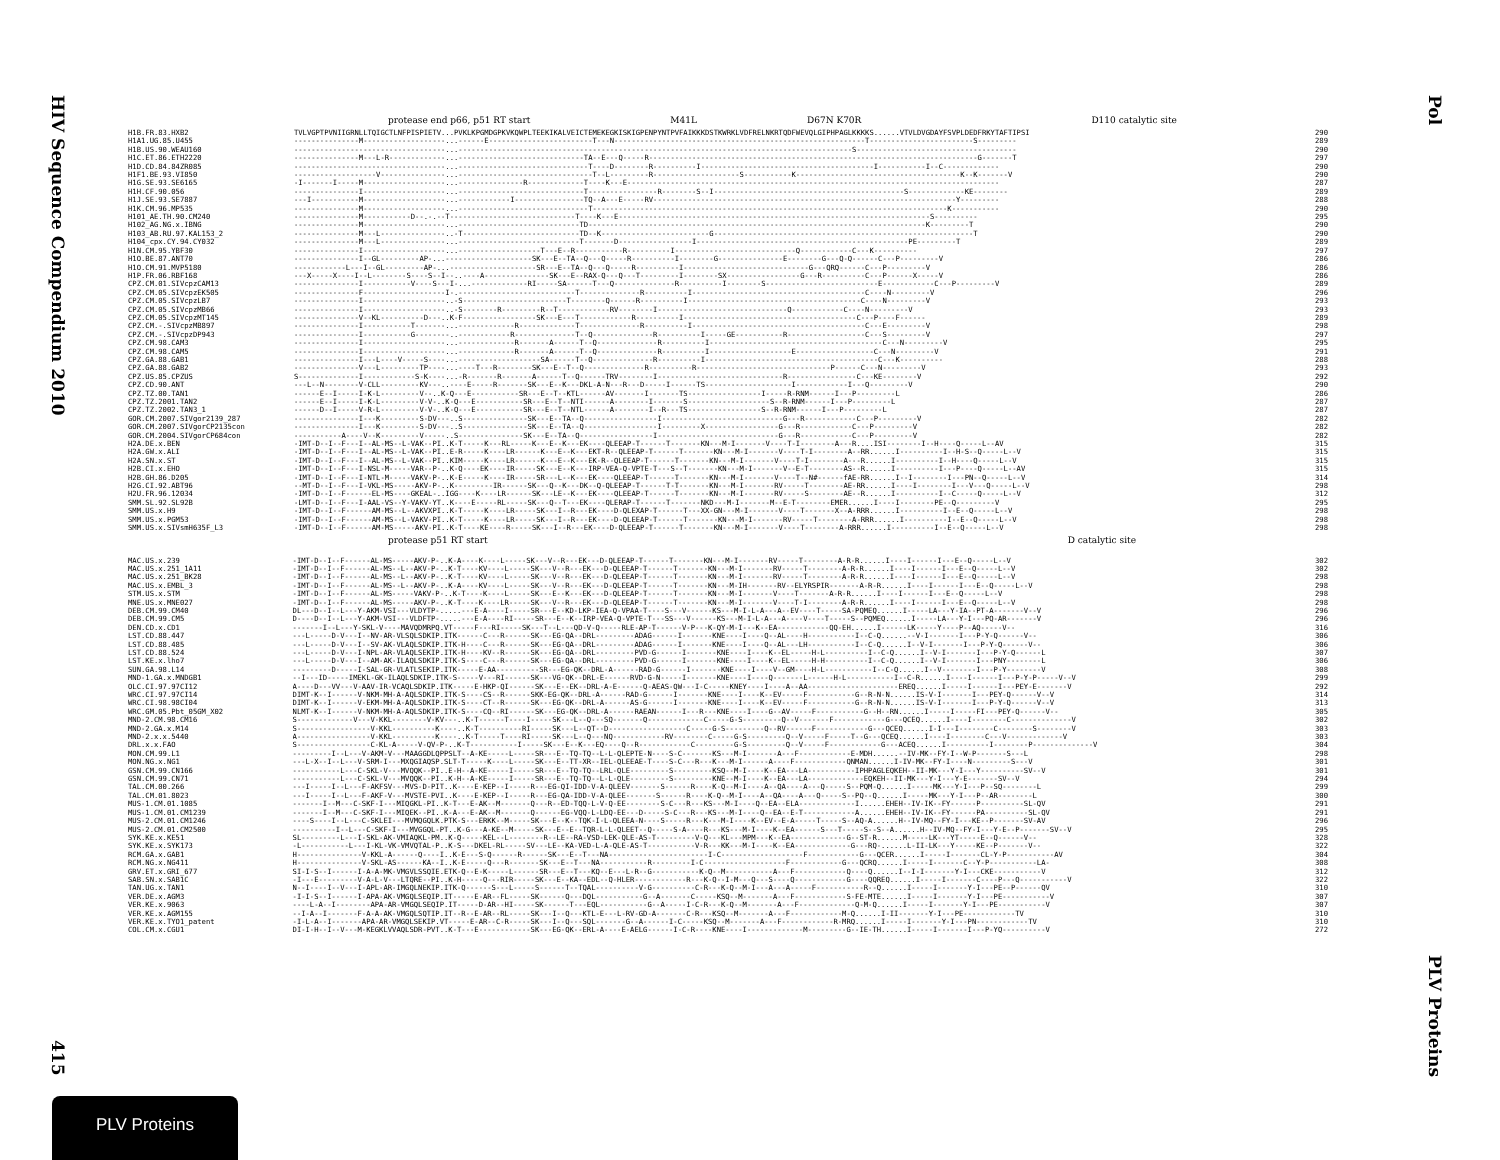HIV Sequence Compendium 2010
415
Pol
PLV Proteins
protease end p66, p51 RT start M41L D67N K70R D110 catalytic site
| H1B.FR.83.HXB2 | TVLVGPTPVNIIGRNLLTQIGCTLNFPISPIETV...PVKLKPGMDGPKVKQWPLTEEKIKALVEICTEMEKEGKISKIGPENPYNTPVFAIKKKDSTKWRKLVDFRELNKRTQDFWEVQLGIPHPAGLKKKKS......VTVLDVGDAYFSVPLDEDFRKYTAFTIPSI | 290 |
| H1A1.UG.85.U455 | ---------------M-------------------...------E------------------------T---N----------------------------------------------------------T------------------------S--------- | 289 |
| H1B.US.90.WEAU160 | -----------------------------------...-------------------------------------------------------------------------------------------S------------------------------------- | 290 |
| H1C.ET.86.ETH2220 | ---------------M---L-R-------------...-----------------------------TA--E---Q-----R----------------------------------------------------------------------------G-------T | 297 |
| H1D.CD.84.84ZR085 | -----------------------------------...------------------------------T----D--------R----------I----------------------------------------I-----------I--C------------- | 290 |
| H1F1.BE.93.VI850 | -------------------V---------------...-------------------------------T--L---------R--------------------S-----------K--------------------------------------K--K-------V | 290 |
| H1G.SE.93.SE6165 | -I-------I-----M-------------------...---------------R-------------T----K---E-------------------------------------------------------------------------------------- | 287 |
| H1H.CF.90.056 | ---------------I-------------------...-----------------------------T----------------R--------S--I--------------------------------------------S-------------KE-------- | 289 |
| H1J.SE.93.SE7887 | ---I-----------M-------------------...------------I----------------TQ--A---E-----RV----------------------------------------------------------------------Y--------- | 288 |
| H1K.CM.96.MP535 | ---------------M-------------------...------------------------------T----------------------------------------------------------------------------------K----------- | 290 |
| H101_AE.TH.90.CM240 | ---------------M-----------D--.-.--T-----------------------------T----K---E------------------------------------------------------------------------S---------- | 295 |
| H102_AG.NG.x.IBNG | ---------------M-------------------...----------------------------TD------------------------------------------------------------------------------K---------T | 290 |
| H103_AB.RU.97.KAL153_2 | ---------------M---L---------------..-T---------------------------TD--K-------------------------G------------------------------------------------------------T | 290 |
| H104_cpx.CY.94.CY032 | ---------------M---L---------------...----------------------------T-------D-----------------I-------------------------------------------------PE---------T | 289 |
| H1N.CM.95.YBF30 | ---------------I-------------------...-------------------T---E--R-----------R----------I----------------------------Q------------C---K---------- | 297 |
| H1O.BE.87.ANT70 | ---------------I--GL---------AP-...--------------------SK---E--TA--Q---Q-----R----------I--------G---------------E--------G---Q-Q------C---P---------V | 286 |
| H1O.CM.91.MVP5180 | ------------L---I--GL---------AP-...--------------------SR---E--TA--Q---Q-----R----------I-----------------------------G---QRQ------C---P---------V | 286 |
| H1P.FR.06.RBF168 | ---X-----X----I--L--------S----S--I--..----A---------------SK---E--RAX-Q---Q---T---------I--------SX-----------------G---R----------C---P------X-----V | 286 |
| CPZ.CM.01.SIVcpzCAM13 | ---------------I-----------V----S---I-...-------------RI-----SA------T---Q--------------R----------I--------S--------------------------E------------C---P---------V | 289 |
| CPZ.CM.05.SIVcpzEK505 | ---------------F-------------------I-.---------------------------T--------------R----------I----------------------------------------C----N---------V | 296 |
| CPZ.CM.05.SIVcpzLB7 | ---------------I-------------------..-S------------------------T--------Q------R----------I----------------------------------------C----N---------V | 293 |
| CPZ.CM.05.SIVcpzMB66 | ---------------I-------------------..-S--------R---------R--T------------RV--------I------------------------------Q------------C----N---------V | 293 |
| CPZ.CM.05.SIVcpzMT145 | ---------------V--KL----------D---..K-F-----------------SK---E---T------------R----------I----------------------------------------C---P----F------ | 289 |
| CPZ.CM.-.SIVcpzMB897 | ---------------I-----------T-------...-------------R-------------T--------------R----------I----------------------------------------C---E---------V | 298 |
| CPZ.CM.-.SIVcpzDP943 | ---------------I-----------G--------..------------R--------------T--Q--------------R----------I-----GE-----------R------------------C---S---------V | 297 |
| CPZ.CM.98.CAM3 | ---------------I-------------------...-------------R-------A------T--Q--------------R----------I----------------------------------------C---N---------V | 295 |
| CPZ.CM.98.CAM5 | ---------------I-------------------...-------------R-------A------T--Q--------------R----------I-------------------E------------------C---N---------V | 291 |
| CPZ.GA.88.GAB1 | ---------------I---L----V-----S----...-------------------SA------T--Q--------------R----------I----------------------------------------C---K---------- | 288 |
| CPZ.GA.88.GAB2 | ---------------V---L---------TP----...----T---R--------SK---E--T--Q--------------R----------R-------------------------------P------C---N---------V | 293 |
| CPZ.US.85.CPZUS | S--------------I------------S-K----...-R-------R-------A------T--Q------TRV--------I-----------------------------R----------------C---KE--------V | 292 |
| CPZ.CD.90.ANT | ---L--N--------V-CLL---------KV---..----E-----R-------SK---E--K---DKL-A-N---R---D-----I------TS--------------------I------------I---Q---------V | 290 |
| CPZ.TZ.00.TAN1 | ------E--I-----I-K-L---------V--..K-Q---E-----------SR---E--T--KTL------AV-------I-------TS-----------------I-----R-RNM------I---P---------L | 286 |
| CPZ.TZ.2001.TAN2 | ------E--I-----I-K-L---------V-V-..K-Q---E-----------SR---E--T--NTI------A--------I-------S-------------------S--R-RNM------I---P---------L | 287 |
| CPZ.TZ.2002.TAN3_1 | ------D--I-----V-R-L---------V-V-..K-Q---E-----------SR---E--T--NTL------A--------I--R---TS-----------------S--R-RNM------I---P---------L | 287 |
| GOR.CM.2007.SIVgor2139_287 | ---------------I---K---------S-DV---..S---------------SK---E--TA--Q-----------------I----------------------------G---R------------C---P---------V | 282 |
| GOR.CM.2007.SIVgorCP2135con | ---------------I---K---------S-DV---..S---------------SK---E--TA--Q-----------------I---------X-----------------G---R------------C---P---------V | 282 |
| GOR.CM.2004.SIVgorCP684con | -----------A----V--K---------V-----..S---------------SK---E--TA--Q-----------------I----------------------------G---R------------C---P---------V | 282 |
| H2A.DE.x.BEN | -IMT-D--I--F---I--AL-MS--L-VAK--PI..K-T-----K---RL-----K---E--K---EK----QLEEAP-T------T-------KN---M-I-------V----T-I--------A---R....ISI--------I--H----Q-----L--AV | 315 |
| H2A.GW.x.ALI | -IMT-D--I--F---I--AL-MS--L-VAK--PI..E-R-----K----LR------K---E--K---EKT-R--QLEEAP-T------T-------KN---M-I-------V----T-I--------A--RR......I----------I--H-S--Q-----L--V | 315 |
| H2A.SN.x.ST | -IMT-D--I--F---I--AL-MS--L-VAK--PI..KIM-----K----LR------K---E--K---EK-R--QLEEAP-T------T-------KN---M-I-------V----T-I--------A---R......I----------I--H----Q-----L--V | 315 |
| H2B.CI.x.EHO | -IMT-D--I--F---I-NSL-M-----VAR--P-..K-Q----EK----IR-----SK---E--K---IRP-VEA-Q-VPTE-T---S--T-------KN---M-I-------V--E-T--------AS--R......I----------I---P----Q-----L--AV | 315 |
| H2B.GH.86.D205 | -IMT-D--I--F---I-NTL-M-----VAKV-P-..K-E-----K----IR-----SR---L--K---EK----QLEEAP-T------T-------KN---M-I-------V----T--N#------fAE-RR......I--I--------I---PN--Q-----L--V | 314 |
| H2G.CI.92.ABT96 | --MT-D--I--F---I-VKL-MS-----AKV-P-..K---------IR------SK---Q--K---DK--Q-QLEEAP-T------T-T-------KN---M-I-------RV-----T--------AE-RR......I----I--------I---V---Q-----L--V | 298 |
| H2U.FR.96.12034 | -IMT-D--I--F------EL-MS----GKEAL-..IGG----K----LR------SK---LE--K---EK----QLEEAP-T------T-------KN---M-I-------RV-----S--------AE--R......I----------I--C-----Q-----L--V | 312 |
| SMM.SL.92.SL92B | -LMT-D--I--F---I-AAL-VS--Y-VAKV-YT..K----E-----RL-----SK---Q--T---EK----QLERAP-T------T-------NKD---M-I-------M--E-T--------EMER......I----I--------PE--Q---------V | 295 |
| SMM.US.x.H9 | -IMT-D--I--F------AM-MS--L--AKVXPI..K-T-----K----LR-----SK---I--R---EK----D-QLEXAP-T------T---XX-GN---M-I-------V----T-------X--A-RRR......I----------I--E--Q-----L--V | 298 |
| SMM.US.x.PGM53 | -IMT-D--I--F------AM-MS--L-VAKV-PI..K-T-----K----LR-----SK---I--R---EK----D-QLEEAP-T------T-------KN---M-I-------RV-----T--------A-RRR......I----------I--E--Q-----L--V | 298 |
| SMM.US.x.SIVsmH635F_L3 | -IMT-D--I--F------AM-MS-----AKV-PI..K-T----KE----R-----SK---I--R---EK----D-QLEEAP-T------T-------KN---M-I-------V----T--------A-RRR......I----------I--E--Q-----L--V | 298 |
protease p51 RT start D catalytic site
| MAC.US.x.239 | -IMT-D--I--F------AL-MS-----AKV-P-..K-A----K----L-----SK---V--R---EK---D-QLEEAP-T------T-------KN---M-I-------RV-----T--------A-R-R......I----I------I---E--Q-----L--V | 302 |
| MAC.US.x.251_1A11 | -IMT-D--I--F------AL-MS--L--AKV-P-..K-T----KV----L-----SK---V--R---EK---D-QLEEAP-T------T-------KN---M-I-------RV-----T--------A-R-R......I----I------I---E--Q-----L--V | 302 |
| MAC.US.x.251_BK28 | -IMT-D--I--F------AL-MS--L--AKV-P-..K-T----KV----L-----SK---V--R---EK---D-QLEEAP-T------T-------KN---M-I-------RV-----T--------A-R-R......I----I------I---E--Q-----L--V | 298 |
| MAC.US.x.EMBL_3 | -IMT-D--I--F------AL-MS--L--AKV-P-..K-A----KV----L-----SK---V--R---EK---D-QLEEAP-T------T-------KN---M-IH-------RV--ELYRSPIR-------A-R-R......I----I------I---E--Q-----L--V | 298 |
| STM.US.x.STM | -IMT-D--I--F------AL-MS-----VAKV-P-..K-T----K----L-----SK---E--K---EK---D-QLEEAP-T------T-------KN---M-I-------V----T-------A-R-R......I----I------I---E--Q-----L--V | 298 |
| MNE.US.x.MNE027 | -IMT-D--I--F------AL-MS-----AKV-P-..K-T----K----LR-----SK---V--R---EK---D-QLEEAP-T------T-------KN---M-I-------V----T-I--------A-R-R......I----I------I---E--Q-----L--V | 298 |
| DEB.CM.99.CM40 | DL---D--I--L---Y-AKM-VSI---VLDYTP-.....---E-A----I-----SR---E--KD-LKP-IEA-Q-VPAA-T----S---V------KS---M-I-L-A---A--EV----T-----SA-PQMEQ......I-----LA---Y-IA--PT-A-------V--V | 296 |
| DEB.CM.99.CM5 | D----D--I--L---Y-AKM-VSI---VLDFTP-.....---E-A----RI-----SR---E--K--IRP-VEA-Q-VPTE-T---SS---V------KS---M-I-L-A---A----V----T-----S--PQMEQ......I-----LA---Y-I---PQ-AR-------V | 296 |
| DEN.CD.x.CD1 | -------I--L---Y-SKL-V----MAVQDMRPQ.VT-----F---RI-----SK---T--L---QD-V-Q-----RLE-AP-T------V-P---K-QY-M-I---K--EA------------QQ-EH......I------LK-----Y----P--AQ-----V-- | 316 |
| LST.CD.88.447 | ---L-----D-V---I--NV-AR-VLSQLSDKIP.ITK------C---R------SK---EG-QA--DRL---------ADAG------I-------KNE----I----Q--AL----H-----------I--C-Q......--V-I-------I---P-Y-Q------V-- | 306 |
| LST.CD.88.485 | ---L-----D-V---I--SV-AK-VLAQLSDKIP.ITK-H----C---R------SK---EG-QA--DRL---------ADAG------I-------KNE----I----Q--AL---LH-----------I--C-Q......I--V-I-------I---P-Y-Q------V-- | 306 |
| LST.CD.88.524 | ---L-----D-V---I-NPL-AR-VLAQLSEKIP.ITK-H----KV--R------SK---EG-QA--DRL---------PVD-G------I-------KNE----I----K--EL-----H-L----------I--C-Q......I--V-I-------I---P-Y-Q------L | 307 |
| LST.KE.x.lho7 | ---L-----D-V---I--AM-AK-ILAQLSDKIP.ITK-S----C---R------SK---EG-QA--DRL---------PVD-G------I-------KNE----I----K--EL-----H-H----------I--C-Q......I--V-I-------I---PNY--------L | 306 |
| SUN.GA.98.L14 | ---------D-----I-SAL-GR-VLATLSEKIP.ITK-----E-AA----------SR---EG-QK--DRL-A------RAD-G------I-------KNE----I----V--GM----H-L-----------I--C-Q......I--V--------I---P-Y--------V | 308 |
| MND-1.GA.x.MNDGB1 | --I---ID-----IMEKL-GK-ILAQLSDKIP.ITK-S-----V---RI------SK---VG-QK--DRL-E------RVD-G-N-----I-------KNE----I----Q-------L------H-L-----------I--C-R......I----I------I---P-Y-P-----V--V | 299 |
| OLC.CI.97.97CI12 | A----D---VV---V-AAV-IR-VCAQLSDKIP.ITK-----E-HKP-QI------SK---E--EK--DRL-A-E------Q-AEAS-QW---I-C-----KNEY----I----A--AA---------------------EREQ......I-----I------I---PEY-E-------V | 292 |
| WRC.CI.97.97CI14 | DIMT-K--I------V-NKM-MH-A-AQLSDKIP.ITK-S----CS--R------SKK-EG-QK--DRL-A------RAD-G------I-------KNE----I----K--EV-----F-----------G--R-N-N......IS-V-I-------I---PEY-Q------V--V | 314 |
| WRC.CI.98.98CI04 | DIMT-K--I------V-EKM-MH-A-AQLSDKIP.ITK-S----CT--R------SK---EG-QK--DRL-A------AS-G------I-------KNE----I----K--EV-----F-----------G--R-N-N......IS-V-I-------I---P-Y-Q------V--V | 313 |
| WRC.GM.05.Pbt_05GM_X02 | NLMT-K--I------V-NKM-MH-A-AQLSDKIP.ITK-S----CQ--RI------SK---EG-QK--DRL-A------RAEAN------I---R---KNE----I----G--AV-----F-----------G--H--RN......I-----I-----FI---PEY-Q------V-- | 305 |
| MND-2.CM.98.CM16 | S-------------V---V-KKL--------V-KV---..K-T------T----I-----SK---L--Q---SQ-------Q-------------C-----G-S---------Q--V-------F------------G---QCEQ......I----I--------C--------------V | 302 |
| MND-2.GA.x.M14 | S-----------------V-KKL----------K----..K-T----------RI-----SK---L--QT--D------------------C-----G-S---------Q--RV------F------------G---QCEQ......I-I---I--------C--------S--------V | 303 |
| MND-2.x.x.5440 | A-----------------V-KKL----------K----..K-T-----T----RI-----SK---L--Q---NQ------------RV--------C-----G-S---------Q--V-----F-----T--G---QCEQ......I----I--------C---V-------------V | 303 |
| DRL.x.x.FAO | S-----------------C-KL-A-----V-QV-P-..K-T-----------I-----SK---E--K---EQ----Q--R------------C---------G-S---------Q--V-----F------------G---ACEQ......I----------I--------P--------------V | 304 |
| MON.CM.99.L1 | ---------I--L---V-AKM-V---MAAGGDLQPPSLT--A-KE-----L-----SR---E--TQ-TQ--L-L-QLEPTE-N----S-C-------KS---M-I-------A---F------------E-MDH......--IV-MK--FY-I--W-P-------S---L | 298 |
| MON.NG.x.NG1 | ---L-X--I--L---V-SRM-I---MXQGIAQSP.SLT-T-----K----L-----SK---E--TT-XR--IEL-QLEEAE-T----S-C---R---K---M-I------A----F------------QNMAN......I-IV-MK--FY-I----N---------S---V | 301 |
| GSN.CM.99.CN166 | -----------L---C-SKL-V---MVQQK--PI..E-H--A-KE-----I-----SR---E--TQ-TQ--LRL-QLE---------S---------KSQ--M-I----K--EA---LA-----------IPHPAGLEQKEH--II-MK---Y-I---Y----------SV--V | 301 |
| GSN.CM.99.CN71 | -----------L---C-SKL-V---MVQQK--PI..K-H--A-KE-----I-----SR---E--TQ-TQ--L-L-QLE---------S---------KNE--M-I----K--EA---LA-------------EQKEH--II-MK---Y-I---Y-E-------SV--V | 294 |
| TAL.CM.00.266 | ---I-----I--L---F-AKFSV---MVS-D-PIT..K----E-KEP--I-----R---EG-QI-IDD-V-A-QLEEV-------S------R----K-Q--M-I----A--QA----A---Q-----S--PQM-Q......I-----MK---Y-I---P--SQ--------L | 299 |
| TAL.CM.01.8023 | ---I-----I--L---F-AKF-V---MVSTE-PVI..K----E-KEP--I-----R---EG-QA-IDD-V-A-QLEE-------S------R----K-Q--M-I----A--QA----A---Q-----S--PQ--Q......I-----MK---Y-I---P--AR--------L | 300 |
| MUS-1.CM.01.1085 | -------I--M---C-SKF-I---MIQGKL-PI..K-T---E-AK--M-------Q---R--ED-TQQ-L-V-Q-EE--------S-C---R---KS---M-I----Q--EA--ELA-------------I......EHEH--IV-IK--FY------P----------SL-QV | 291 |
| MUS-1.CM.01.CM1239 | -------I--M---C-SKF-I---MIQEK--PI..K-A---E-AK--M-------Q------EG-VQQ-L-LDQ-EE---D-----S-C---R---KS---M-I----Q--EA--E-T------------A......EHEH--IV-IK--FY------PA----------SL-QV | 291 |
| MUS-2.CM.01.CM1246 | ----S----I--L---C-SKLEI---MVMQGQLK.PTK-S---ERKK--M-----SK---E--K--TQK-I-L-QLEEA-N----S-----R---K---M-I----K--EV--E-A-----T-----S--AQ-A......H--IV-MQ--FY-I---KE--P-------SV-AV | 296 |
| MUS-2.CM.01.CM2500 | ----------I--L---C-SKF-I---MVGGQL-PT..K-G---A-KE--M-----SK---E--E--TQR-L-L-QLEET--Q-----S-A----R---KS---M-I----K--EA------S---T-----S--S--A......H--IV-MQ--FY-I---Y-E--P-------SV--V | 295 |
| SYK.KE.x.KE51 | SL---------L---I-SKL-AK-VMIAQKL-PM..K-Q-----KEL--L--------R--LE--RA-VSD-LEK-QLE-AS-T---------V-Q---KL---MPM---K--EA-------------G--ST-R......M-----LK---YT-----E--Q------V-- | 328 |
| SYK.KE.x.SYK173 | -L-----------L---I-KL-VK-VMVQTAL-P..K-S---DKEL-RL-----SV---LE--KA-VED-L-A-QLE-AS-T-----------V-R---KK---M-I----K--EA-------------G---RQ-......L-II-LK---Y-----KE--P-------V-- | 322 |
| RCM.GA.x.GAB1 | H---------------V-KKL-A------Q----I..K-E---S-Q------R------SK---E--T---NA-----------------------I-C-------------------F------------G---QCER......I-----I-------CL-Y-P-----------AV | 304 |
| RCM.NG.x.NG411 | H---------------V-SKL-AS------KA--I..K-E-----Q---R-------SK---E--T---NA-----------R---------I-C-------------------F------------G---QCRQ......I-----I-------C--Y-P-----------LA- | 308 |
| GRV.ET.x.GRI_677 | SI-I-S--I------I-A-A-MK-VMGVLSSQIE.ETK-Q--E-K-----L------SR---E--T---KQ--E---L-R--G-----------K-Q--M-----------A---F------------Q----Q......I--I-I-------Y-I---CKE-----------V | 312 |
| SAB.SN.x.SAB1C | -I---E---------V-A-L-V---LTQRE--PI..K-H-----Q---RIR-----SK---E--KA--EDL--Q-HLER------------R---K-Q--I-M---Q---S----Q------------G----QQREQ......I-----I-------C----P---Q-----------V | 322 |
| TAN.UG.x.TAN1 | N--I----I--V---I-APL-AR-IMGQLNEKIP.ITK-Q------S---L-----S------T--TQAL----------V-G----------C-R---K-Q--M-I---A---A-----F-----------R--Q......I-----I-------Y-I---PE--P------QV | 310 |
| VER.DE.x.AGM3 | -I-I-S--I------I-APA-AK-VMGQLSEQIP.IT-----E-AR--FL-----SK------Q---DQL-----------G--A-------C-----KSQ--M-------A---F------------S-FE-MTE......I-----I-------Y-I---PE-----------V | 307 |
| VER.KE.x.9063 | ----L-A--I--------APA-AR-VMGQLSEQIP.IT-----D-AR--HI-----SK------T---EQL-----------G--A-----I-C-R---K-Q--M-------A---F-------------Q-M-Q......I-----I-------Y-I---PE-----------V | 307 |
| VER.KE.x.AGM155 | --I-A--I-------F-A-A-AK-VMGQLSQTIP.IT--R--E-AR--RL-----SK---I--Q---KTL-E---L-RV-GD-A-------C-R---KSQ--M-------A---F------------M-Q......I-II-------Y-I---PE------------TV | 310 |
| VER.KE.x.TYO1_patent | -I-L-A--I-------APA-AR-VMGQLSEKIP.VT-----E-AR--C-R-----SK---I--Q---SQL-------G--A------I-C-----KSQ--M-------A---F------------R-MRQ......I-----I-------Y-I---PN------------TV | 310 |
| COL.CM.x.CGU1 | DI-I-H--I--V---M-KEGKLVVAQLSDR-PVT..K-T---E------------SK---EG-QK--ERL-A----E-AELG------I-C-R----KNE----I-------------M---------G--IE-TH......I-----I-------I---P-YQ----------V | 272 |
PLV Proteins